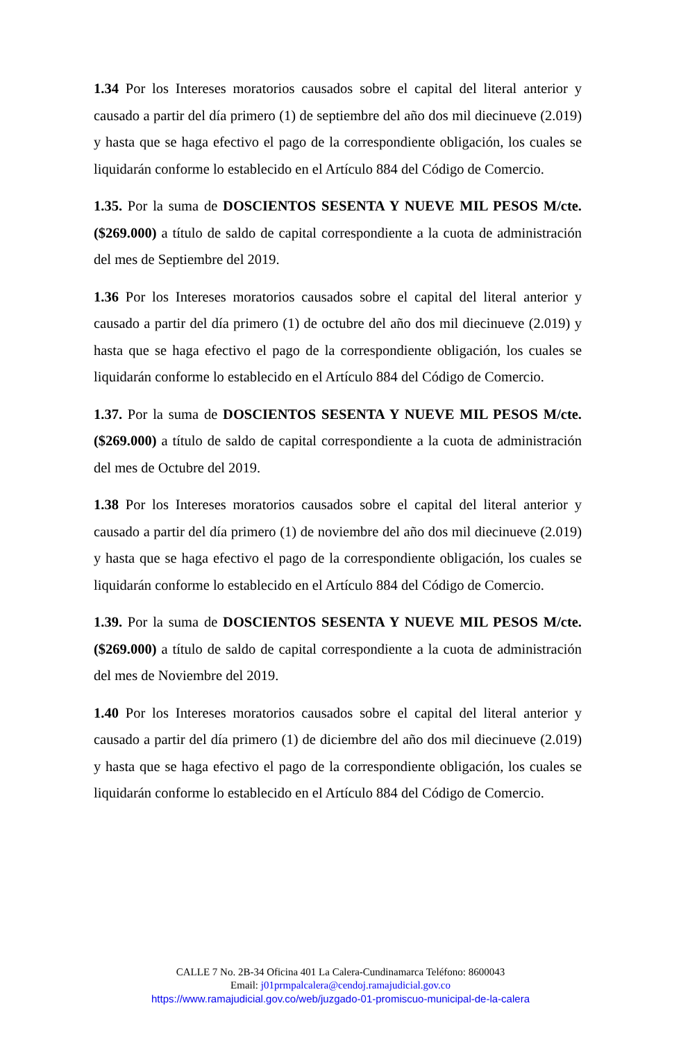1.34 Por los Intereses moratorios causados sobre el capital del literal anterior y causado a partir del día primero (1) de septiembre del año dos mil diecinueve (2.019) y hasta que se haga efectivo el pago de la correspondiente obligación, los cuales se liquidarán conforme lo establecido en el Artículo 884 del Código de Comercio.
1.35. Por la suma de DOSCIENTOS SESENTA Y NUEVE MIL PESOS M/cte. ($269.000) a título de saldo de capital correspondiente a la cuota de administración del mes de Septiembre del 2019.
1.36 Por los Intereses moratorios causados sobre el capital del literal anterior y causado a partir del día primero (1) de octubre del año dos mil diecinueve (2.019) y hasta que se haga efectivo el pago de la correspondiente obligación, los cuales se liquidarán conforme lo establecido en el Artículo 884 del Código de Comercio.
1.37. Por la suma de DOSCIENTOS SESENTA Y NUEVE MIL PESOS M/cte. ($269.000) a título de saldo de capital correspondiente a la cuota de administración del mes de Octubre del 2019.
1.38 Por los Intereses moratorios causados sobre el capital del literal anterior y causado a partir del día primero (1) de noviembre del año dos mil diecinueve (2.019) y hasta que se haga efectivo el pago de la correspondiente obligación, los cuales se liquidarán conforme lo establecido en el Artículo 884 del Código de Comercio.
1.39. Por la suma de DOSCIENTOS SESENTA Y NUEVE MIL PESOS M/cte. ($269.000) a título de saldo de capital correspondiente a la cuota de administración del mes de Noviembre del 2019.
1.40 Por los Intereses moratorios causados sobre el capital del literal anterior y causado a partir del día primero (1) de diciembre del año dos mil diecinueve (2.019) y hasta que se haga efectivo el pago de la correspondiente obligación, los cuales se liquidarán conforme lo establecido en el Artículo 884 del Código de Comercio.
CALLE 7 No. 2B-34 Oficina 401 La Calera-Cundinamarca Teléfono: 8600043
Email: j01prmpalcalera@cendoj.ramajudicial.gov.co
https://www.ramajudicial.gov.co/web/juzgado-01-promiscuo-municipal-de-la-calera